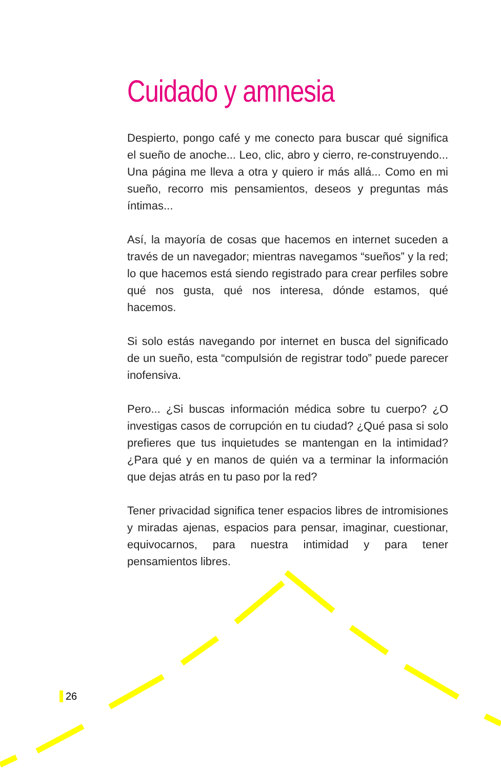Cuidado y amnesia
Despierto, pongo café y me conecto para buscar qué significa el sueño de anoche... Leo, clic, abro y cierro, re-construyendo... Una página me lleva a otra y quiero ir más allá... Como en mi sueño, recorro mis pensamientos, deseos y preguntas más íntimas...
Así, la mayoría de cosas que hacemos en internet suceden a través de un navegador; mientras navegamos “sueños” y la red; lo que hacemos está siendo registrado para crear perfiles sobre qué nos gusta, qué nos interesa, dónde estamos, qué hacemos.
Si solo estás navegando por internet en busca del significado de un sueño, esta “compulsión de registrar todo” puede parecer inofensiva.
Pero... ¿Si buscas información médica sobre tu cuerpo? ¿O investigas casos de corrupción en tu ciudad? ¿Qué pasa si solo prefieres que tus inquietudes se mantengan en la intimidad? ¿Para qué y en manos de quién va a terminar la información que dejas atrás en tu paso por la red?
Tener privacidad significa tener espacios libres de intromisiones y miradas ajenas, espacios para pensar, imaginar, cuestionar, equivocarnos, para nuestra intimidad y para tener pensamientos libres.
26